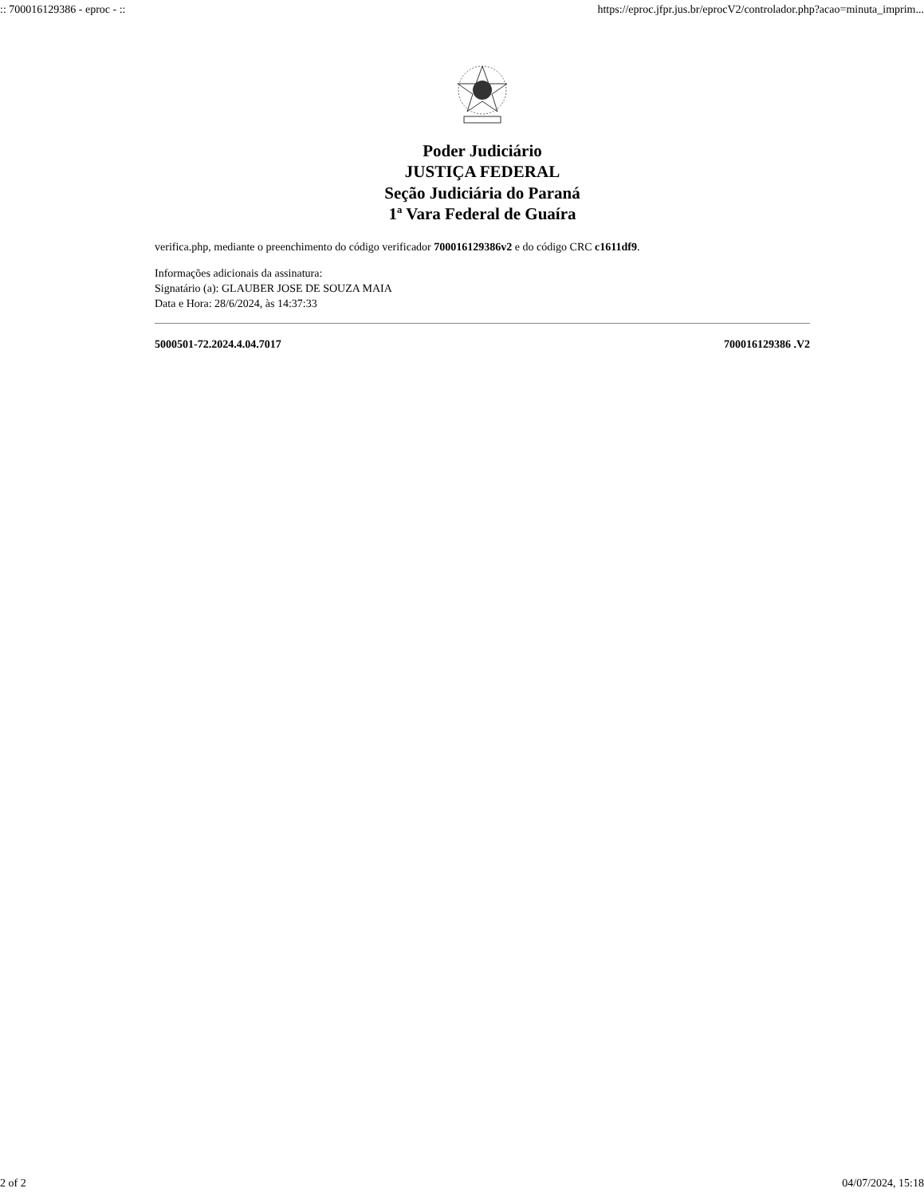:: 700016129386 - eproc - :: https://eproc.jfpr.jus.br/eprocV2/controlador.php?acao=minuta_imprim...
Poder Judiciário
JUSTIÇA FEDERAL
Seção Judiciária do Paraná
1ª Vara Federal de Guaíra
verifica.php, mediante o preenchimento do código verificador 700016129386v2 e do código CRC c1611df9.
Informações adicionais da assinatura:
Signatário (a): GLAUBER JOSE DE SOUZA MAIA
Data e Hora: 28/6/2024, às 14:37:33
5000501-72.2024.4.04.7017 700016129386 .V2
2 of 2 04/07/2024, 15:18